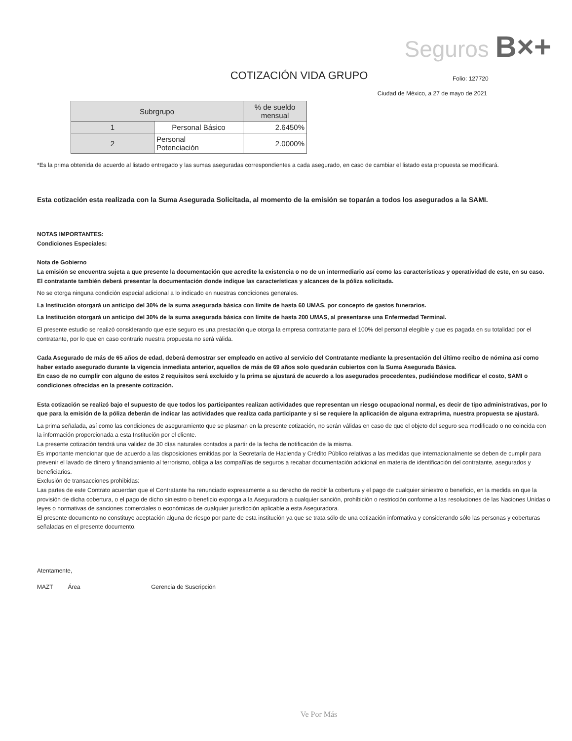Seguros B×+
COTIZACIÓN VIDA GRUPO
Folio: 127720
Ciudad de México, a 27 de mayo de 2021
| Subrgrupo | | % de sueldo mensual |
| --- | --- | --- |
| 1 | Personal Básico | 2.6450% |
| 2 | Personal Potenciación | 2.0000% |
*Es la prima obtenida de acuerdo al listado entregado y las sumas aseguradas correspondientes a cada asegurado, en caso de cambiar el listado esta propuesta se modificará.
Esta cotización esta realizada con la Suma Asegurada Solicitada, al momento de la emisión se toparán a todos los asegurados a la SAMI.
NOTAS IMPORTANTES:
Condiciones Especiales:
Nota de Gobierno
La emisión se encuentra sujeta a que presente la documentación que acredite la existencia o no de un intermediario así como las características y operatividad de este, en su caso.
El contratante también deberá presentar la documentación donde indique las características y alcances de la póliza solicitada.
No se otorga ninguna condición especial adicional a lo indicado en nuestras condiciones generales.
La Institución otorgará un anticipo del 30% de la suma asegurada básica con límite de hasta 60 UMAS, por concepto de gastos funerarios.
La Institución otorgará un anticipo del 30% de la suma asegurada básica con límite de hasta 200 UMAS, al presentarse una Enfermedad Terminal.
El presente estudio se realizó considerando que este seguro es una prestación que otorga la empresa contratante para el 100% del personal elegible y que es pagada en su totalidad por el contratante, por lo que en caso contrario nuestra propuesta no será válida.
Cada Asegurado de más de 65 años de edad, deberá demostrar ser empleado en activo al servicio del Contratante mediante la presentación del último recibo de nómina así como haber estado asegurado durante la vigencia inmediata anterior, aquellos de más de 69 años solo quedarán cubiertos con la Suma Asegurada Básica.
En caso de no cumplir con alguno de estos 2 requisitos será excluido y la prima se ajustará de acuerdo a los asegurados procedentes, pudiéndose modificar el costo, SAMI o condiciones ofrecidas en la presente cotización.
Esta cotización se realizó bajo el supuesto de que todos los participantes realizan actividades que representan un riesgo ocupacional normal, es decir de tipo administrativas, por lo que para la emisión de la póliza deberán de indicar las actividades que realiza cada participante y si se requiere la aplicación de alguna extraprima, nuestra propuesta se ajustará.
La prima señalada, así como las condiciones de aseguramiento que se plasman en la presente cotización, no serán válidas en caso de que el objeto del seguro sea modificado o no coincida con la información proporcionada a esta Institución por el cliente.
La presente cotización tendrá una validez de 30 días naturales contados a partir de la fecha de notificación de la misma.
Es importante mencionar que de acuerdo a las disposiciones emitidas por la Secretaría de Hacienda y Crédito Público relativas a las medidas que internacionalmente se deben de cumplir para prevenir el lavado de dinero y financiamiento al terrorismo, obliga a las compañías de seguros a recabar documentación adicional en materia de identificación del contratante, asegurados y beneficiarios.
Exclusión de transacciones prohibidas:
Las partes de este Contrato acuerdan que el Contratante ha renunciado expresamente a su derecho de recibir la cobertura y el pago de cualquier siniestro o beneficio, en la medida en que la provisión de dicha cobertura, o el pago de dicho siniestro o beneficio exponga a la Aseguradora a cualquier sanción, prohibición o restricción conforme a las resoluciones de las Naciones Unidas o leyes o normativas de sanciones comerciales o económicas de cualquier jurisdicción aplicable a esta Aseguradora.
El presente documento no constituye aceptación alguna de riesgo por parte de esta institución ya que se trata sólo de una cotización informativa y considerando sólo las personas y coberturas señaladas en el presente documento.
Atentamente,
MAZT Área Gerencia de Suscripción
Ve Por Más